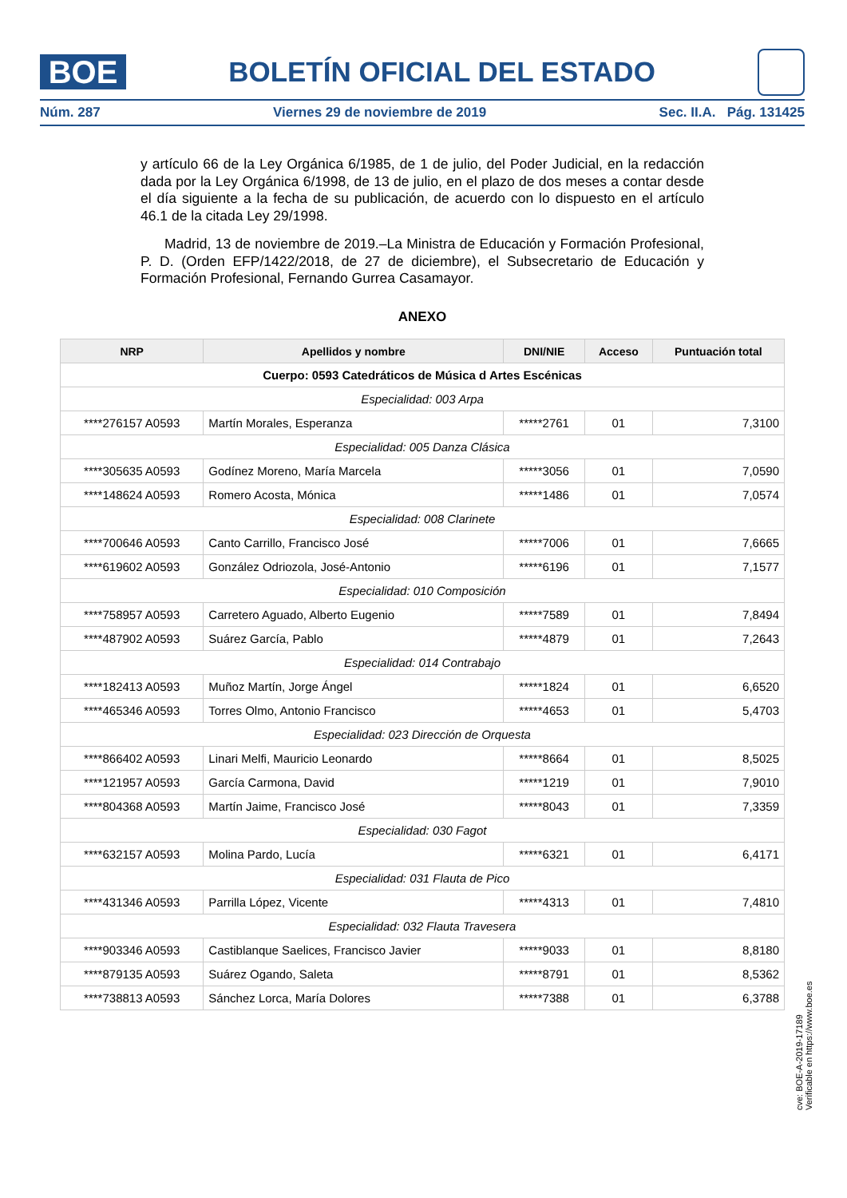BOE
BOLETÍN OFICIAL DEL ESTADO
Núm. 287 Viernes 29 de noviembre de 2019 Sec. II.A. Pág. 131425
y artículo 66 de la Ley Orgánica 6/1985, de 1 de julio, del Poder Judicial, en la redacción dada por la Ley Orgánica 6/1998, de 13 de julio, en el plazo de dos meses a contar desde el día siguiente a la fecha de su publicación, de acuerdo con lo dispuesto en el artículo 46.1 de la citada Ley 29/1998.
Madrid, 13 de noviembre de 2019.–La Ministra de Educación y Formación Profesional, P. D. (Orden EFP/1422/2018, de 27 de diciembre), el Subsecretario de Educación y Formación Profesional, Fernando Gurrea Casamayor.
ANEXO
| NRP | Apellidos y nombre | DNI/NIE | Acceso | Puntuación total |
| --- | --- | --- | --- | --- |
| Cuerpo: 0593 Catedráticos de Música d Artes Escénicas | | | | |
| Especialidad: 003 Arpa | | | | |
| ****276157 A0593 | Martín Morales, Esperanza | *****2761 | 01 | 7,3100 |
| Especialidad: 005 Danza Clásica | | | | |
| ****305635 A0593 | Godínez Moreno, María Marcela | *****3056 | 01 | 7,0590 |
| ****148624 A0593 | Romero Acosta, Mónica | *****1486 | 01 | 7,0574 |
| Especialidad: 008 Clarinete | | | | |
| ****700646 A0593 | Canto Carrillo, Francisco José | *****7006 | 01 | 7,6665 |
| ****619602 A0593 | González Odriozola, José-Antonio | *****6196 | 01 | 7,1577 |
| Especialidad: 010 Composición | | | | |
| ****758957 A0593 | Carretero Aguado, Alberto Eugenio | *****7589 | 01 | 7,8494 |
| ****487902 A0593 | Suárez García, Pablo | *****4879 | 01 | 7,2643 |
| Especialidad: 014 Contrabajo | | | | |
| ****182413 A0593 | Muñoz Martín, Jorge Ángel | *****1824 | 01 | 6,6520 |
| ****465346 A0593 | Torres Olmo, Antonio Francisco | *****4653 | 01 | 5,4703 |
| Especialidad: 023 Dirección de Orquesta | | | | |
| ****866402 A0593 | Linari Melfi, Mauricio Leonardo | *****8664 | 01 | 8,5025 |
| ****121957 A0593 | García Carmona, David | *****1219 | 01 | 7,9010 |
| ****804368 A0593 | Martín Jaime, Francisco José | *****8043 | 01 | 7,3359 |
| Especialidad: 030 Fagot | | | | |
| ****632157 A0593 | Molina Pardo, Lucía | *****6321 | 01 | 6,4171 |
| Especialidad: 031 Flauta de Pico | | | | |
| ****431346 A0593 | Parrilla López, Vicente | *****4313 | 01 | 7,4810 |
| Especialidad: 032 Flauta Travesera | | | | |
| ****903346 A0593 | Castiblanque Saelices, Francisco Javier | *****9033 | 01 | 8,8180 |
| ****879135 A0593 | Suárez Ogando, Saleta | *****8791 | 01 | 8,5362 |
| ****738813 A0593 | Sánchez Lorca, María Dolores | *****7388 | 01 | 6,3788 |
cve: BOE-A-2019-17189
Verificable en https://www.boe.es